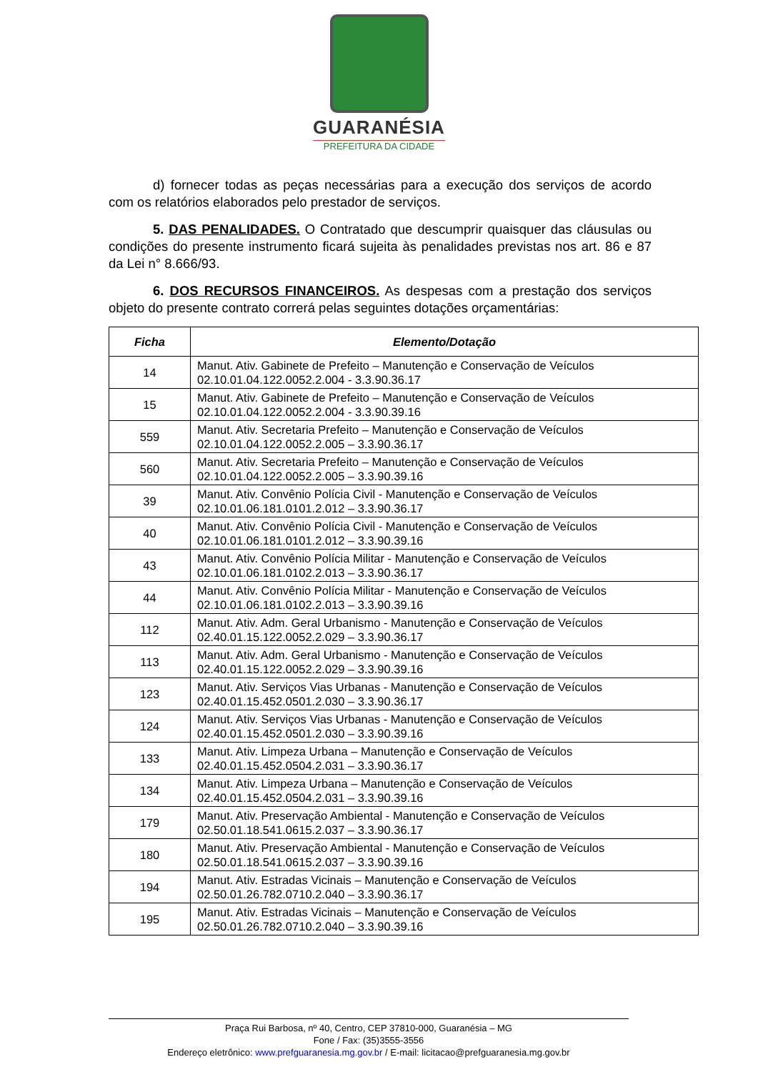GUARANÉSIA
PREFEITURA DA CIDADE
d) fornecer todas as peças necessárias para a execução dos serviços de acordo com os relatórios elaborados pelo prestador de serviços.
5. DAS PENALIDADES. O Contratado que descumprir quaisquer das cláusulas ou condições do presente instrumento ficará sujeita às penalidades previstas nos art. 86 e 87 da Lei n° 8.666/93.
6. DOS RECURSOS FINANCEIROS. As despesas com a prestação dos serviços objeto do presente contrato correrá pelas seguintes dotações orçamentárias:
| Ficha | Elemento/Dotação |
| --- | --- |
| 14 | Manut. Ativ. Gabinete de Prefeito – Manutenção e Conservação de Veículos 02.10.01.04.122.0052.2.004 - 3.3.90.36.17 |
| 15 | Manut. Ativ. Gabinete de Prefeito – Manutenção e Conservação de Veículos 02.10.01.04.122.0052.2.004 - 3.3.90.39.16 |
| 559 | Manut. Ativ. Secretaria Prefeito – Manutenção e Conservação de Veículos 02.10.01.04.122.0052.2.005 – 3.3.90.36.17 |
| 560 | Manut. Ativ. Secretaria Prefeito – Manutenção e Conservação de Veículos 02.10.01.04.122.0052.2.005 – 3.3.90.39.16 |
| 39 | Manut. Ativ. Convênio Polícia Civil - Manutenção e Conservação de Veículos 02.10.01.06.181.0101.2.012 – 3.3.90.36.17 |
| 40 | Manut. Ativ. Convênio Polícia Civil - Manutenção e Conservação de Veículos 02.10.01.06.181.0101.2.012 – 3.3.90.39.16 |
| 43 | Manut. Ativ. Convênio Polícia Militar - Manutenção e Conservação de Veículos 02.10.01.06.181.0102.2.013 – 3.3.90.36.17 |
| 44 | Manut. Ativ. Convênio Polícia Militar - Manutenção e Conservação de Veículos 02.10.01.06.181.0102.2.013 – 3.3.90.39.16 |
| 112 | Manut. Ativ. Adm. Geral Urbanismo - Manutenção e Conservação de Veículos 02.40.01.15.122.0052.2.029 – 3.3.90.36.17 |
| 113 | Manut. Ativ. Adm. Geral Urbanismo - Manutenção e Conservação de Veículos 02.40.01.15.122.0052.2.029 – 3.3.90.39.16 |
| 123 | Manut. Ativ. Serviços Vias Urbanas - Manutenção e Conservação de Veículos 02.40.01.15.452.0501.2.030 – 3.3.90.36.17 |
| 124 | Manut. Ativ. Serviços Vias Urbanas - Manutenção e Conservação de Veículos 02.40.01.15.452.0501.2.030 – 3.3.90.39.16 |
| 133 | Manut. Ativ. Limpeza Urbana – Manutenção e Conservação de Veículos 02.40.01.15.452.0504.2.031 – 3.3.90.36.17 |
| 134 | Manut. Ativ. Limpeza Urbana – Manutenção e Conservação de Veículos 02.40.01.15.452.0504.2.031 – 3.3.90.39.16 |
| 179 | Manut. Ativ. Preservação Ambiental - Manutenção e Conservação de Veículos 02.50.01.18.541.0615.2.037 – 3.3.90.36.17 |
| 180 | Manut. Ativ. Preservação Ambiental - Manutenção e Conservação de Veículos 02.50.01.18.541.0615.2.037 – 3.3.90.39.16 |
| 194 | Manut. Ativ. Estradas Vicinais – Manutenção e Conservação de Veículos 02.50.01.26.782.0710.2.040 – 3.3.90.36.17 |
| 195 | Manut. Ativ. Estradas Vicinais – Manutenção e Conservação de Veículos 02.50.01.26.782.0710.2.040 – 3.3.90.39.16 |
Praça Rui Barbosa, nº 40, Centro, CEP 37810-000, Guaranésia – MG
Fone / Fax: (35)3555-3556
Endereço eletrônico: www.prefguaranesia.mg.gov.br / E-mail: licitacao@prefguaranesia.mg.gov.br